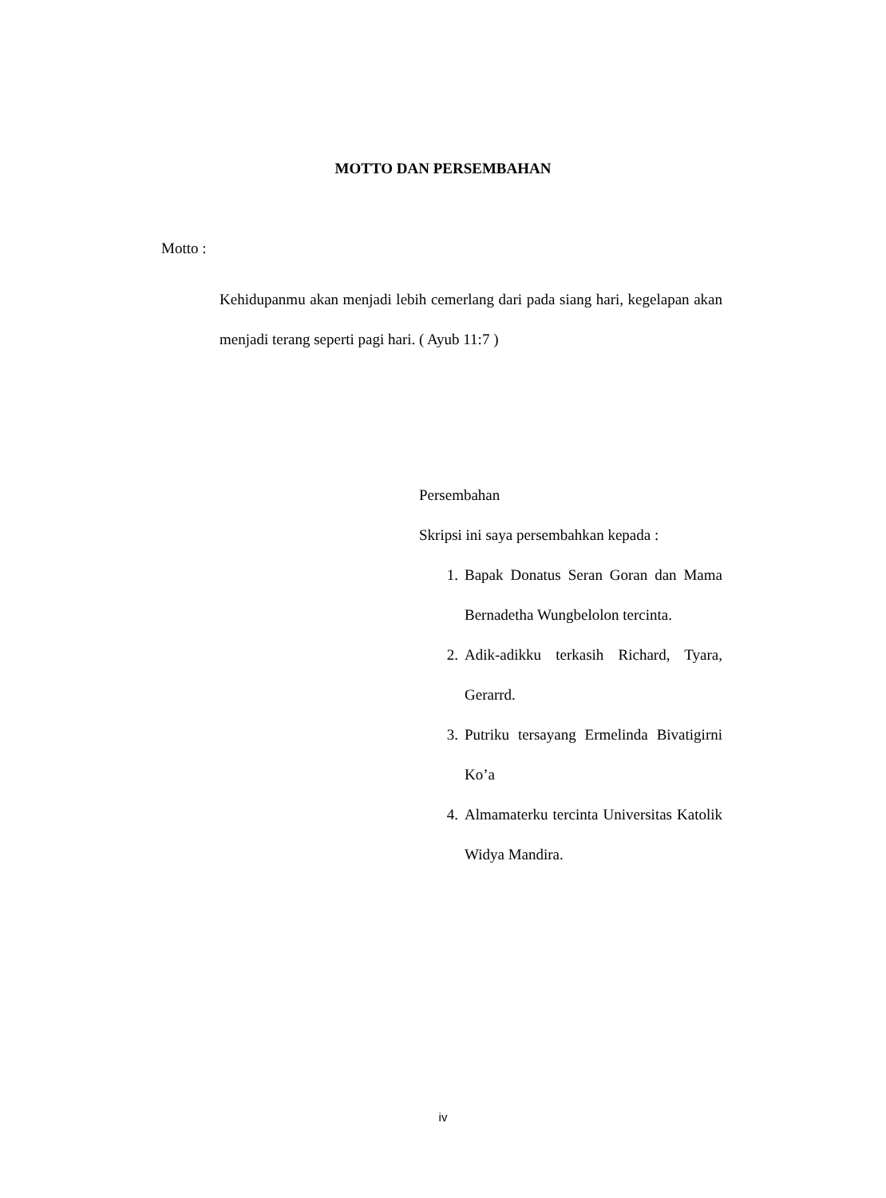MOTTO DAN PERSEMBAHAN
Motto :
Kehidupanmu akan menjadi lebih cemerlang dari pada siang hari, kegelapan akan menjadi terang seperti pagi hari. ( Ayub 11:7 )
Persembahan
Skripsi ini saya persembahkan kepada :
1. Bapak Donatus Seran Goran dan Mama Bernadetha Wungbelolon tercinta.
2. Adik-adikku terkasih Richard, Tyara, Gerarrd.
3. Putriku tersayang Ermelinda Bivatigirni Ko’a
4. Almamaterku tercinta Universitas Katolik Widya Mandira.
iv